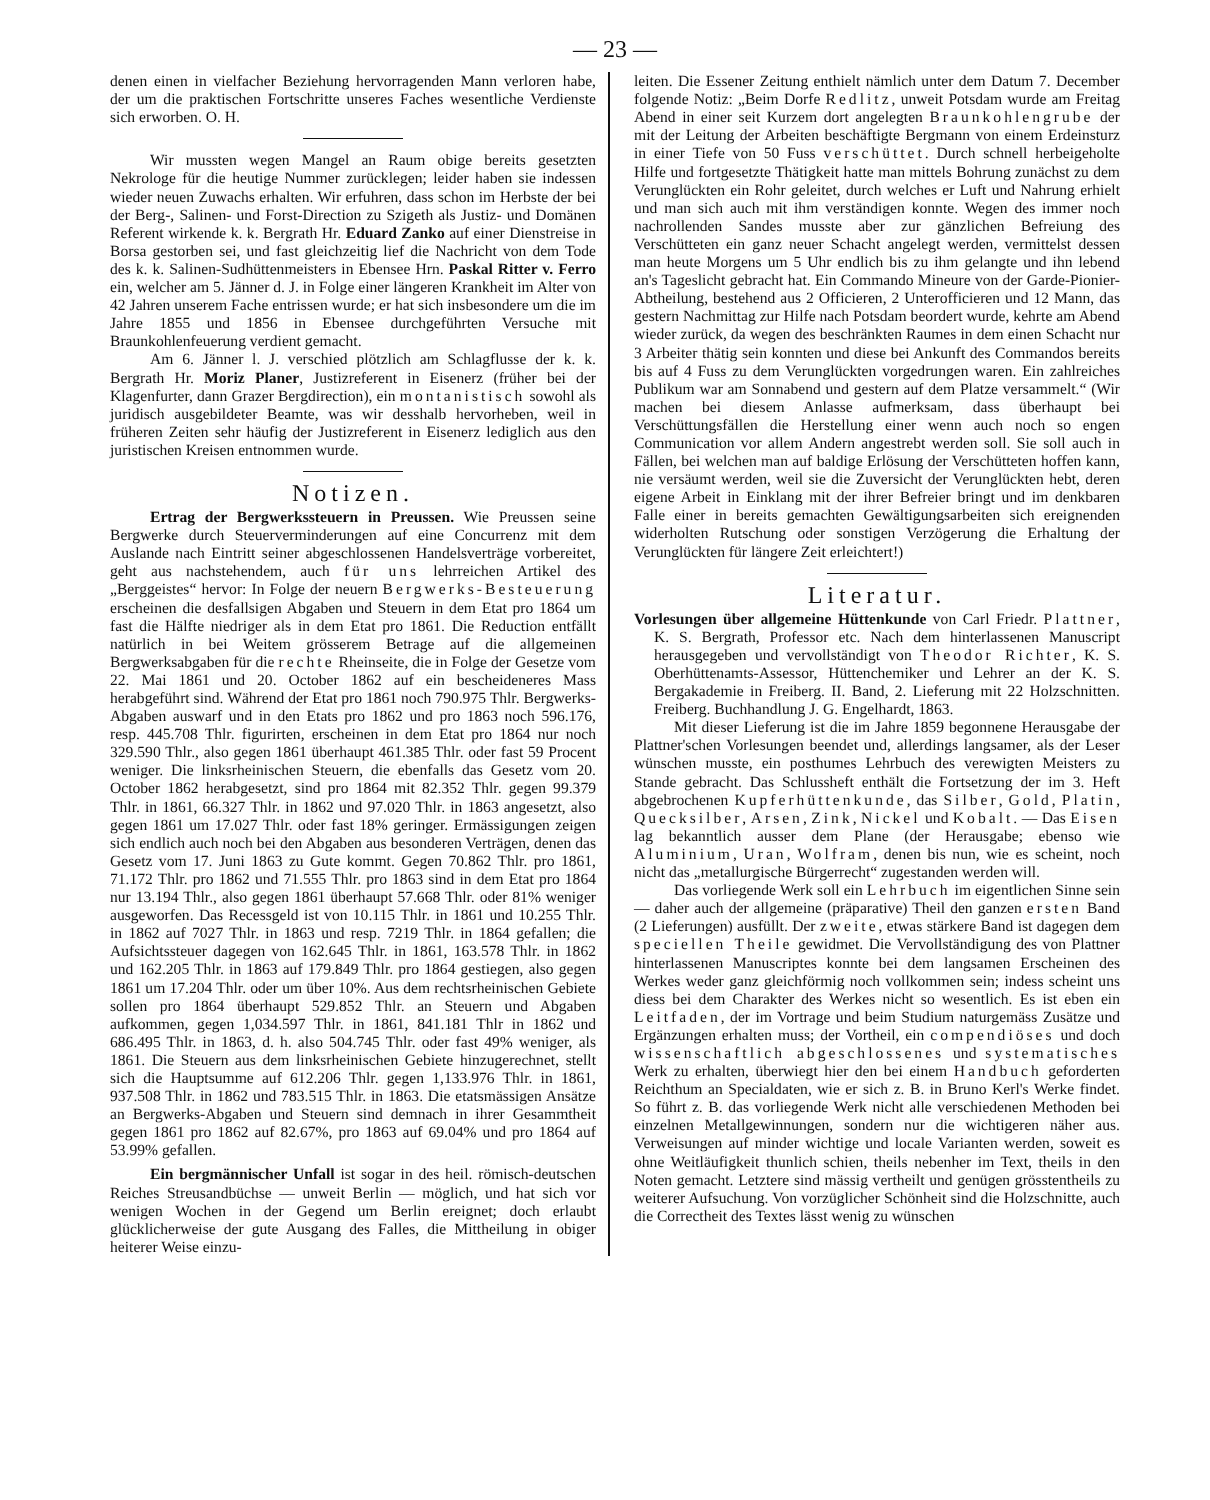— 23 —
denen einen in vielfacher Beziehung hervorragenden Mann verloren habe, der um die praktischen Fortschritte unseres Faches wesentliche Verdienste sich erworben. O. H.
Wir mussten wegen Mangel an Raum obige bereits gesetzten Nekrologe für die heutige Nummer zurücklegen; leider haben sie indessen wieder neuen Zuwachs erhalten. Wir erfuhren, dass schon im Herbste der bei der Berg-, Salinen- und Forst-Direction zu Szigeth als Justiz- und Domänen Referent wirkende k. k. Bergrath Hr. Eduard Zanko auf einer Dienstreise in Borsa gestorben sei, und fast gleichzeitig lief die Nachricht von dem Tode des k. k. Salinen-Sudhüttenmeisters in Ebensee Hrn. Paskal Ritter v. Ferro ein, welcher am 5. Jänner d. J. in Folge einer längeren Krankheit im Alter von 42 Jahren unserem Fache entrissen wurde; er hat sich insbesondere um die im Jahre 1855 und 1856 in Ebensee durchgeführten Versuche mit Braunkohlenfeuerung verdient gemacht.
Am 6. Jänner l. J. verschied plötzlich am Schlagflusse der k. k. Bergrath Hr. Moriz Planer, Justizreferent in Eisenerz (früher bei der Klagenfurter, dann Grazer Bergdirection), ein montanistisch sowohl als juridisch ausgebildeter Beamte, was wir desshalb hervorheben, weil in früheren Zeiten sehr häufig der Justizreferent in Eisenerz lediglich aus den juristischen Kreisen entnommen wurde.
Notizen.
Ertrag der Bergwerkssteuern in Preussen. Wie Preussen seine Bergwerke durch Steuerverminderungen auf eine Concurrenz mit dem Auslande nach Eintritt seiner abgeschlossenen Handelsverträge vorbereitet, geht aus nachstehendem, auch für uns lehrreichen Artikel des „Berggeistes“ hervor: In Folge der neuern Bergwerks-Besteuerung erscheinen die desfallsigen Abgaben und Steuern in dem Etat pro 1864 um fast die Hälfte niedriger als in dem Etat pro 1861. Die Reduction entfällt natürlich in bei Weitem grösserem Betrage auf die allgemeinen Bergwerksabgaben für die rechte Rheinseite, die in Folge der Gesetze vom 22. Mai 1861 und 20. October 1862 auf ein bescheideneres Mass herabgeführt sind. Während der Etat pro 1861 noch 790.975 Thlr. Bergwerks-Abgaben auswarf und in den Etats pro 1862 und pro 1863 noch 596.176, resp. 445.708 Thlr. figurirten, erscheinen in dem Etat pro 1864 nur noch 329.590 Thlr., also gegen 1861 überhaupt 461.385 Thlr. oder fast 59 Procent weniger. Die linksrheinischen Steuern, die ebenfalls das Gesetz vom 20. October 1862 herabgesetzt, sind pro 1864 mit 82.352 Thlr. gegen 99.379 Thlr. in 1861, 66.327 Thlr. in 1862 und 97.020 Thlr. in 1863 angesetzt, also gegen 1861 um 17.027 Thlr. oder fast 18% geringer. Ermässigungen zeigen sich endlich auch noch bei den Abgaben aus besonderen Verträgen, denen das Gesetz vom 17. Juni 1863 zu Gute kommt. Gegen 70.862 Thlr. pro 1861, 71.172 Thlr. pro 1862 und 71.555 Thlr. pro 1863 sind in dem Etat pro 1864 nur 13.194 Thlr., also gegen 1861 überhaupt 57.668 Thlr. oder 81% weniger ausgeworfen. Das Recessgeld ist von 10.115 Thlr. in 1861 und 10.255 Thlr. in 1862 auf 7027 Thlr. in 1863 und resp. 7219 Thlr. in 1864 gefallen; die Aufsichtssteuer dagegen von 162.645 Thlr. in 1861, 163.578 Thlr. in 1862 und 162.205 Thlr. in 1863 auf 179.849 Thlr. pro 1864 gestiegen, also gegen 1861 um 17.204 Thlr. oder um über 10%. Aus dem rechtsrheinischen Gebiete sollen pro 1864 überhaupt 529.852 Thlr. an Steuern und Abgaben aufkommen, gegen 1,034.597 Thlr. in 1861, 841.181 Thlr in 1862 und 686.495 Thlr. in 1863, d. h. also 504.745 Thlr. oder fast 49% weniger, als 1861. Die Steuern aus dem linksrheinischen Gebiete hinzugerechnet, stellt sich die Hauptsumme auf 612.206 Thlr. gegen 1,133.976 Thlr. in 1861, 937.508 Thlr. in 1862 und 783.515 Thlr. in 1863. Die etatsmässigen Ansätze an Bergwerks-Abgaben und Steuern sind demnach in ihrer Gesammtheit gegen 1861 pro 1862 auf 82.67%, pro 1863 auf 69.04% und pro 1864 auf 53.99% gefallen.
Ein bergmännischer Unfall ist sogar in des heil. römisch-deutschen Reiches Streusandbüchse — unweit Berlin — möglich, und hat sich vor wenigen Wochen in der Gegend um Berlin ereignet; doch erlaubt glücklicherweise der gute Ausgang des Falles, die Mittheilung in obiger heiterer Weise einzu-
leiten. Die Essener Zeitung enthielt nämlich unter dem Datum 7. December folgende Notiz: „Beim Dorfe Redlitz, unweit Potsdam wurde am Freitag Abend in einer seit Kurzem dort angelegten Braunkohlengrube der mit der Leitung der Arbeiten beschäftigte Bergmann von einem Erdeinsturz in einer Tiefe von 50 Fuss verschüttet. Durch schnell herbeigeholte Hilfe und fortgesetzte Thätigkeit hatte man mittels Bohrung zunächst zu dem Verunglückten ein Rohr geleitet, durch welches er Luft und Nahrung erhielt und man sich auch mit ihm verständigen konnte. Wegen des immer noch nachrollenden Sandes musste aber zur gänzlichen Befreiung des Verschütteten ein ganz neuer Schacht angelegt werden, vermittelst dessen man heute Morgens um 5 Uhr endlich bis zu ihm gelangte und ihn lebend an's Tageslicht gebracht hat. Ein Commando Mineure von der Garde-Pionier-Abtheilung, bestehend aus 2 Officieren, 2 Unterofficieren und 12 Mann, das gestern Nachmittag zur Hilfe nach Potsdam beordert wurde, kehrte am Abend wieder zurück, da wegen des beschränkten Raumes in dem einen Schacht nur 3 Arbeiter thätig sein konnten und diese bei Ankunft des Commandos bereits bis auf 4 Fuss zu dem Verunglückten vorgedrungen waren. Ein zahlreiches Publikum war am Sonnabend und gestern auf dem Platze versammelt.“ (Wir machen bei diesem Anlasse aufmerksam, dass überhaupt bei Verschüttungsfällen die Herstellung einer wenn auch noch so engen Communication vor allem Andern angestrebt werden soll. Sie soll auch in Fällen, bei welchen man auf baldige Erlösung der Verschütteten hoffen kann, nie versäumt werden, weil sie die Zuversicht der Verunglückten hebt, deren eigene Arbeit in Einklang mit der ihrer Befreier bringt und im denkbaren Falle einer in bereits gemachten Gewältigungsarbeiten sich ereignenden widerholten Rutschung oder sonstigen Verzögerung die Erhaltung der Verunglückten für längere Zeit erleichtert!)
Literatur.
Vorlesungen über allgemeine Hüttenkunde von Carl Friedr. Plattner, K. S. Bergrath, Professor etc. Nach dem hinterlassenen Manuscript herausgegeben und vervollständigt von Theodor Richter, K. S. Oberhüttenamts-Assessor, Hüttenchemiker und Lehrer an der K. S. Bergakademie in Freiberg. II. Band, 2. Lieferung mit 22 Holzschnitten. Freiberg. Buchhandlung J. G. Engelhardt, 1863.
Mit dieser Lieferung ist die im Jahre 1859 begonnene Herausgabe der Plattner'schen Vorlesungen beendet und, allerdings langsamer, als der Leser wünschen musste, ein posthumes Lehrbuch des verewigten Meisters zu Stande gebracht. Das Schlussheft enthält die Fortsetzung der im 3. Heft abgebrochenen Kupferhüttenkunde, das Silber, Gold, Platin, Quecksilber, Arsen, Zink, Nickel und Kobalt. — Das Eisen lag bekanntlich ausser dem Plane (der Herausgabe; ebenso wie Aluminium, Uran, Wolfram, denen bis nun, wie es scheint, noch nicht das „metallurgische Bürgerrecht“ zugestanden werden will.
Das vorliegende Werk soll ein Lehrbuch im eigentlichen Sinne sein — daher auch der allgemeine (präparative) Theil den ganzen ersten Band (2 Lieferungen) ausfüllt. Der zweite, etwas stärkere Band ist dagegen dem speciellen Theile gewidmet. Die Vervollständigung des von Plattner hinterlassenen Manuscriptes konnte bei dem langsamen Erscheinen des Werkes weder ganz gleichförmig noch vollkommen sein; indess scheint uns diess bei dem Charakter des Werkes nicht so wesentlich. Es ist eben ein Leitfaden, der im Vortrage und beim Studium naturgemäss Zusätze und Ergänzungen erhalten muss; der Vortheil, ein compendiöses und doch wissenschaftlich abgeschlossenes und systematisches Werk zu erhalten, überwiegt hier den bei einem Handbuch geforderten Reichthum an Specialdaten, wie er sich z. B. in Bruno Kerl's Werke findet. So führt z. B. das vorliegende Werk nicht alle verschiedenen Methoden bei einzelnen Metallgewinnungen, sondern nur die wichtigeren näher aus. Verweisungen auf minder wichtige und locale Varianten werden, soweit es ohne Weitläufigkeit thunlich schien, theils nebenher im Text, theils in den Noten gemacht. Letztere sind mässig vertheilt und genügen grösstentheils zu weiterer Aufsuchung. Von vorzüglicher Schönheit sind die Holzschnitte, auch die Correctheit des Textes lässt wenig zu wünschen